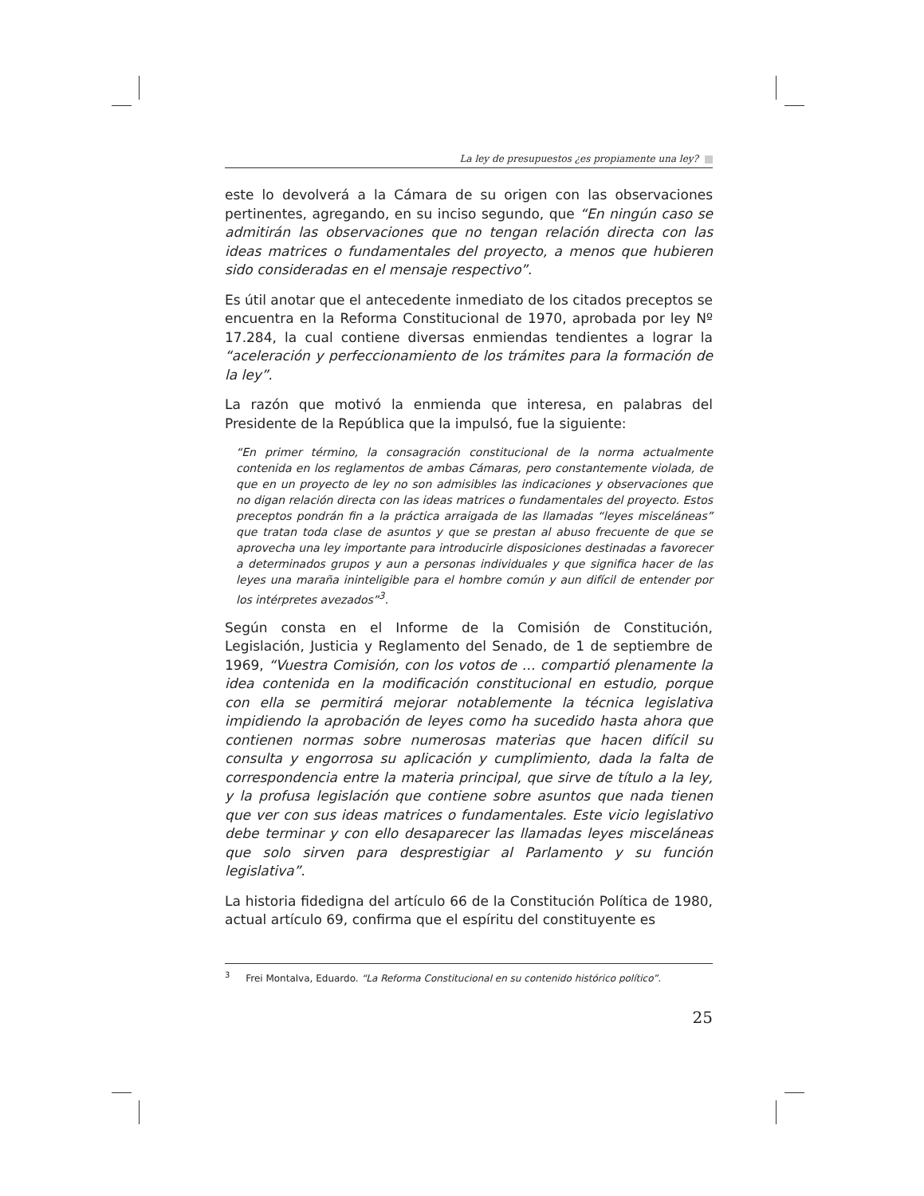La ley de presupuestos ¿es propiamente una ley?
este lo devolverá a la Cámara de su origen con las observaciones pertinentes, agregando, en su inciso segundo, que “En ningún caso se admitirán las observaciones que no tengan relación directa con las ideas matrices o fundamentales del proyecto, a menos que hubieren sido consideradas en el mensaje respectivo”.
Es útil anotar que el antecedente inmediato de los citados preceptos se encuentra en la Reforma Constitucional de 1970, aprobada por ley Nº 17.284, la cual contiene diversas enmiendas tendientes a lograr la “aceleración y perfeccionamiento de los trámites para la formación de la ley”.
La razón que motivó la enmienda que interesa, en palabras del Presidente de la República que la impulsó, fue la siguiente:
“En primer término, la consagración constitucional de la norma actualmente contenida en los reglamentos de ambas Cámaras, pero constantemente violada, de que en un proyecto de ley no son admisibles las indicaciones y observaciones que no digan relación directa con las ideas matrices o fundamentales del proyecto. Estos preceptos pondrán fin a la práctica arraigada de las llamadas “leyes misceláneas” que tratan toda clase de asuntos y que se prestan al abuso frecuente de que se aprovecha una ley importante para introducirle disposiciones destinadas a favorecer a determinados grupos y aun a personas individuales y que significa hacer de las leyes una maraña ininteligible para el hombre común y aun difícil de entender por los intérpretes avezados”<sup>3</sup>.
Según consta en el Informe de la Comisión de Constitución, Legislación, Justicia y Reglamento del Senado, de 1 de septiembre de 1969, “Vuestra Comisión, con los votos de … compartió plenamente la idea contenida en la modificación constitucional en estudio, porque con ella se permitirá mejorar notablemente la técnica legislativa impidiendo la aprobación de leyes como ha sucedido hasta ahora que contienen normas sobre numerosas materias que hacen difícil su consulta y engorrosa su aplicación y cumplimiento, dada la falta de correspondencia entre la materia principal, que sirve de título a la ley, y la profusa legislación que contiene sobre asuntos que nada tienen que ver con sus ideas matrices o fundamentales. Este vicio legislativo debe terminar y con ello desaparecer las llamadas leyes misceláneas que solo sirven para desprestigiar al Parlamento y su función legislativa”.
La historia fidedigna del artículo 66 de la Constitución Política de 1980, actual artículo 69, confirma que el espíritu del constituyente es
<sup>3</sup> Frei Montalva, Eduardo. “La Reforma Constitucional en su contenido histórico político”.
25